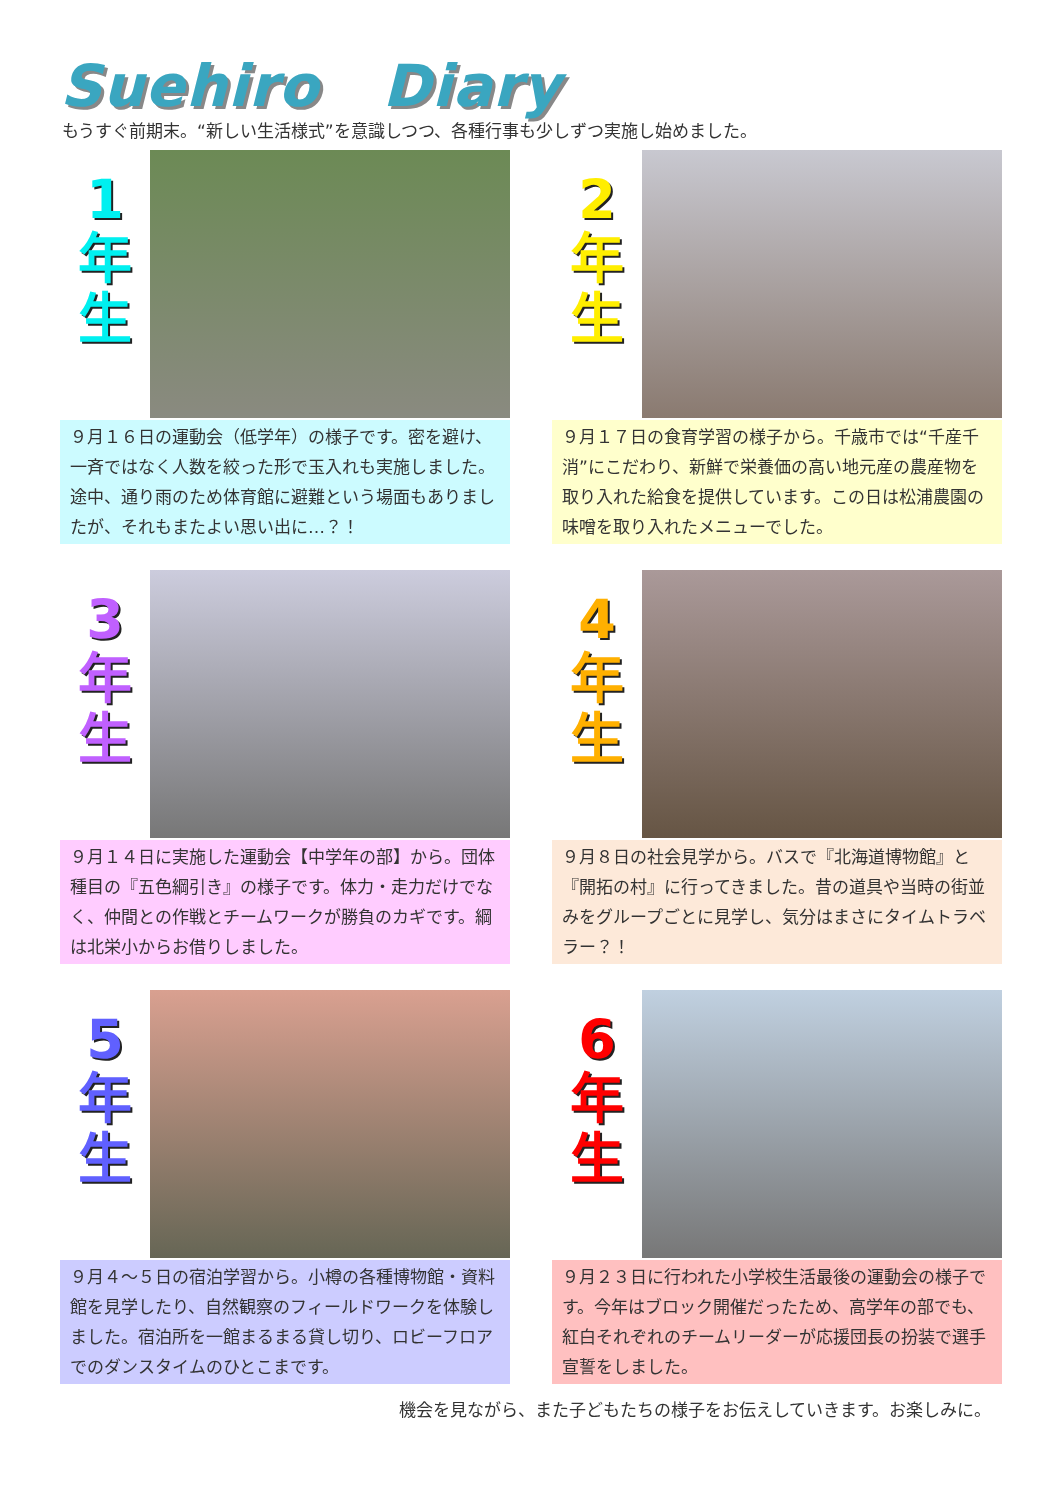Suehiro Diary
もうすぐ前期末。“新しい生活様式”を意識しつつ、各種行事も少しずつ実施し始めました。
1
年
生
９月１６日の運動会（低学年）の様子です。密を避け、一斉ではなく人数を絞った形で玉入れも実施しました。途中、通り雨のため体育館に避難という場面もありましたが、それもまたよい思い出に…？！
2
年
生
９月１７日の食育学習の様子から。千歳市では“千産千消”にこだわり、新鮮で栄養価の高い地元産の農産物を取り入れた給食を提供しています。この日は松浦農園の味噌を取り入れたメニューでした。
3
年
生
９月１４日に実施した運動会【中学年の部】から。団体種目の『五色綱引き』の様子です。体力・走力だけでなく、仲間との作戦とチームワークが勝負のカギです。綱は北栄小からお借りしました。
4
年
生
９月８日の社会見学から。バスで『北海道博物館』と『開拓の村』に行ってきました。昔の道具や当時の街並みをグループごとに見学し、気分はまさにタイムトラベラー？！
5
年
生
９月４～５日の宿泊学習から。小樽の各種博物館・資料館を見学したり、自然観察のフィールドワークを体験しました。宿泊所を一館まるまる貸し切り、ロビーフロアでのダンスタイムのひとこまです。
6
年
生
９月２３日に行われた小学校生活最後の運動会の様子です。今年はブロック開催だったため、高学年の部でも、紅白それぞれのチームリーダーが応援団長の扮装で選手宣誓をしました。
機会を見ながら、また子どもたちの様子をお伝えしていきます。お楽しみに。